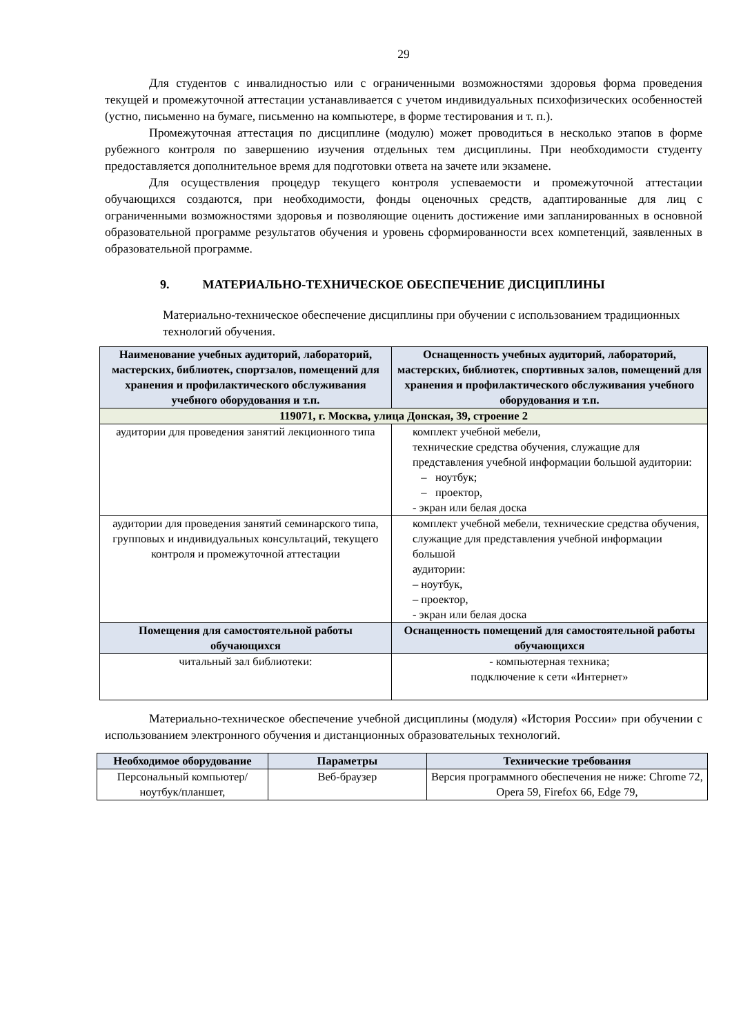29
Для студентов с инвалидностью или с ограниченными возможностями здоровья форма проведения текущей и промежуточной аттестации устанавливается с учетом индивидуальных психофизических особенностей (устно, письменно на бумаге, письменно на компьютере, в форме тестирования и т. п.).
Промежуточная аттестация по дисциплине (модулю) может проводиться в несколько этапов в форме рубежного контроля по завершению изучения отдельных тем дисциплины. При необходимости студенту предоставляется дополнительное время для подготовки ответа на зачете или экзамене.
Для осуществления процедур текущего контроля успеваемости и промежуточной аттестации обучающихся создаются, при необходимости, фонды оценочных средств, адаптированные для лиц с ограниченными возможностями здоровья и позволяющие оценить достижение ими запланированных в основной образовательной программе результатов обучения и уровень сформированности всех компетенций, заявленных в образовательной программе.
9. МАТЕРИАЛЬНО-ТЕХНИЧЕСКОЕ ОБЕСПЕЧЕНИЕ ДИСЦИПЛИНЫ
Материально-техническое обеспечение дисциплины при обучении с использованием традиционных технологий обучения.
| Наименование учебных аудиторий, лабораторий, мастерских, библиотек, спортзалов, помещений для хранения и профилактического обслуживания учебного оборудования и т.п. | Оснащенность учебных аудиторий, лабораторий, мастерских, библиотек, спортивных залов, помещений для хранения и профилактического обслуживания учебного оборудования и т.п. |
| --- | --- |
| 119071, г. Москва, улица Донская, 39, строение 2 | |
| аудитории для проведения занятий лекционного типа | комплект учебной мебели, технические средства обучения, служащие для представления учебной информации большой аудитории: – ноутбук; – проектор, - экран или белая доска |
| аудитории для проведения занятий семинарского типа, групповых и индивидуальных консультаций, текущего контроля и промежуточной аттестации | комплект учебной мебели, технические средства обучения, служащие для представления учебной информации большой аудитории: – ноутбук, – проектор, - экран или белая доска |
| Помещения для самостоятельной работы обучающихся | Оснащенность помещений для самостоятельной работы обучающихся |
| читальный зал библиотеки: | - компьютерная техника; подключение к сети «Интернет» |
Материально-техническое обеспечение учебной дисциплины (модуля) «История России» при обучении с использованием электронного обучения и дистанционных образовательных технологий.
| Необходимое оборудование | Параметры | Технические требования |
| --- | --- | --- |
| Персональный компьютер/ ноутбук/планшет, | Веб-браузер | Версия программного обеспечения не ниже: Chrome 72, Opera 59, Firefox 66, Edge 79, |